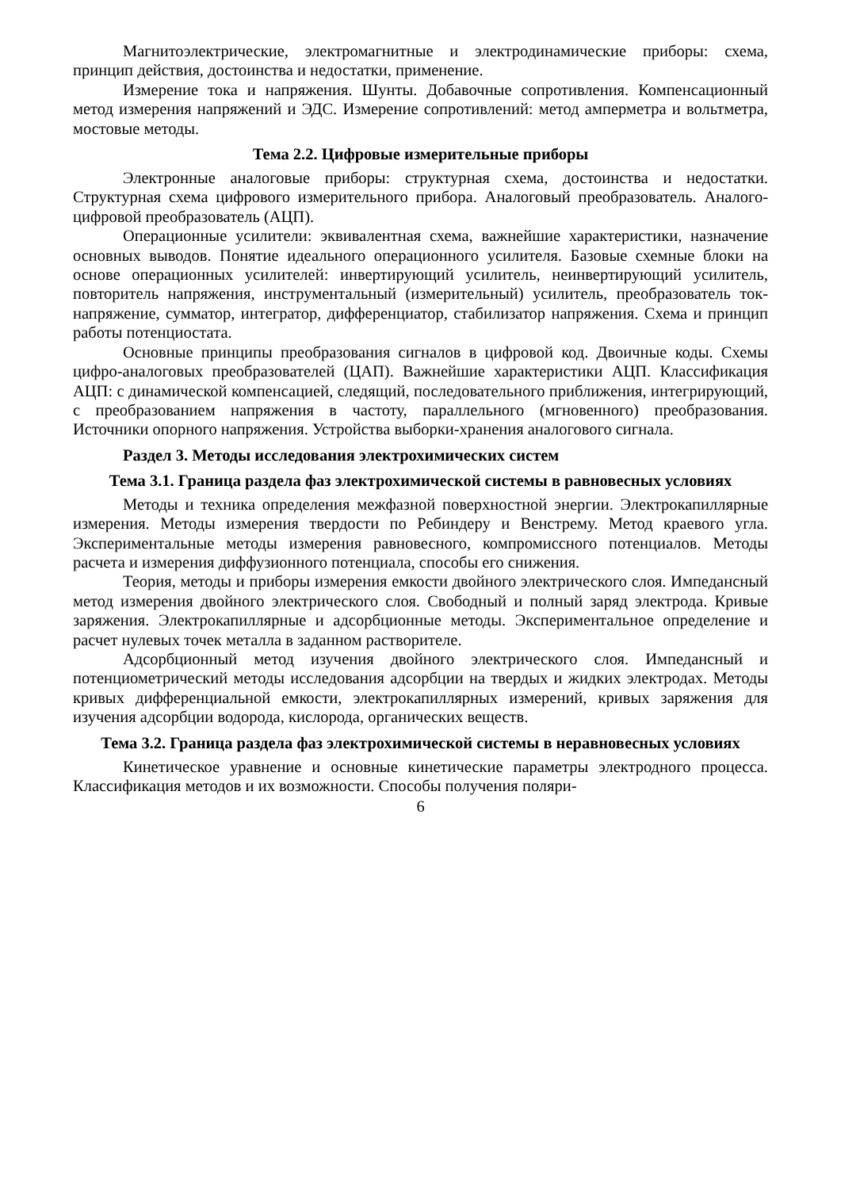Магнитоэлектрические, электромагнитные и электродинамические приборы: схема, принцип действия, достоинства и недостатки, применение.
Измерение тока и напряжения. Шунты. Добавочные сопротивления. Компенсационный метод измерения напряжений и ЭДС. Измерение сопротивлений: метод амперметра и вольтметра, мостовые методы.
Тема 2.2. Цифровые измерительные приборы
Электронные аналоговые приборы: структурная схема, достоинства и недостатки. Структурная схема цифрового измерительного прибора. Аналоговый преобразователь. Аналого-цифровой преобразователь (АЦП).
Операционные усилители: эквивалентная схема, важнейшие характеристики, назначение основных выводов. Понятие идеального операционного усилителя. Базовые схемные блоки на основе операционных усилителей: инвертирующий усилитель, неинвертирующий усилитель, повторитель напряжения, инструментальный (измерительный) усилитель, преобразователь ток-напряжение, сумматор, интегратор, дифференциатор, стабилизатор напряжения. Схема и принцип работы потенциостата.
Основные принципы преобразования сигналов в цифровой код. Двоичные коды. Схемы цифро-аналоговых преобразователей (ЦАП). Важнейшие характеристики АЦП. Классификация АЦП: с динамической компенсацией, следящий, последовательного приближения, интегрирующий, с преобразованием напряжения в частоту, параллельного (мгновенного) преобразования. Источники опорного напряжения. Устройства выборки-хранения аналогового сигнала.
Раздел 3. Методы исследования электрохимических систем
Тема 3.1. Граница раздела фаз электрохимической системы в равновесных условиях
Методы и техника определения межфазной поверхностной энергии. Электрокапиллярные измерения. Методы измерения твердости по Ребиндеру и Венстрему. Метод краевого угла. Экспериментальные методы измерения равновесного, компромиссного потенциалов. Методы расчета и измерения диффузионного потенциала, способы его снижения.
Теория, методы и приборы измерения емкости двойного электрического слоя. Импедансный метод измерения двойного электрического слоя. Свободный и полный заряд электрода. Кривые заряжения. Электрокапиллярные и адсорбционные методы. Экспериментальное определение и расчет нулевых точек металла в заданном растворителе.
Адсорбционный метод изучения двойного электрического слоя. Импедансный и потенциометрический методы исследования адсорбции на твердых и жидких электродах. Методы кривых дифференциальной емкости, электрокапиллярных измерений, кривых заряжения для изучения адсорбции водорода, кислорода, органических веществ.
Тема 3.2. Граница раздела фаз электрохимической системы в неравновесных условиях
Кинетическое уравнение и основные кинетические параметры электродного процесса. Классификация методов и их возможности. Способы получения поляри-
6